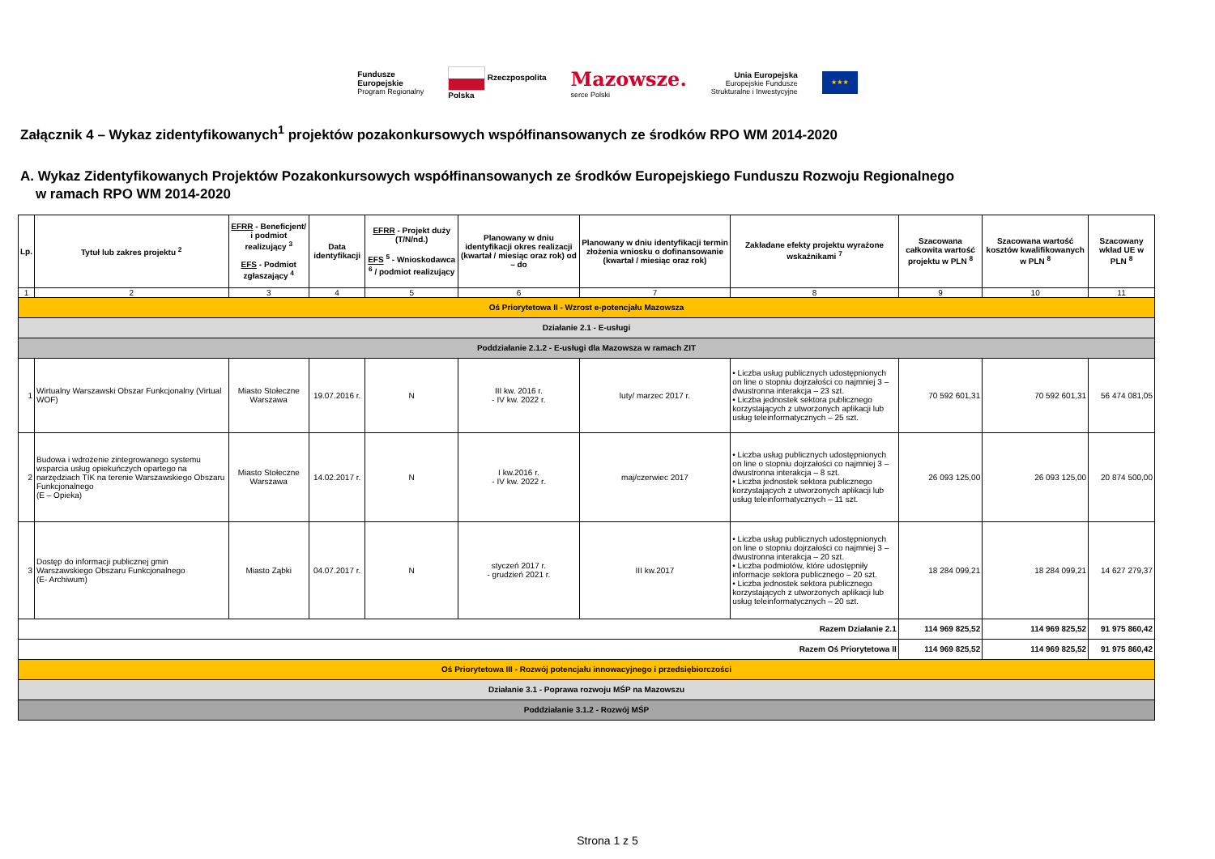Fundusze
Europejskie
Program Regionalny
Rzeczpospolita
Polska
Mazowsze.
serce Polski
Unia Europejska
Europejskie Fundusze
Strukturalne i Inwestycyjne
★★★
Załącznik 4 – Wykaz zidentyfikowanych<sup>1</sup> projektów pozakonkursowych współfinansowanych ze środków RPO WM 2014-2020
A. Wykaz Zidentyfikowanych Projektów Pozakonkursowych współfinansowanych ze środków Europejskiego Funduszu Rozwoju Regionalnego
w ramach RPO WM 2014-2020
| Lp. | Tytuł lub zakres projektu <sup>2</sup> | EFRR - Beneficjent/ i podmiot realizujący <sup>3</sup> EFS - Podmiot zgłaszający <sup>4</sup> | Data identyfikacji | EFRR - Projekt duży (T/N/nd.) EFS <sup>5</sup> - Wnioskodawca <sup>6</sup> / podmiot realizujący | Planowany w dniu identyfikacji okres realizacji (kwartał / miesiąc oraz rok) od – do | Planowany w dniu identyfikacji termin złożenia wniosku o dofinansowanie (kwartał / miesiąc oraz rok) | Zakładane efekty projektu wyrażone wskaźnikami <sup>7</sup> | Szacowana całkowita wartość projektu w PLN <sup>8</sup> | Szacowana wartość kosztów kwalifikowanych w PLN <sup>8</sup> | Szacowany wkład UE w PLN <sup>8</sup> |
| --- | --- | --- | --- | --- | --- | --- | --- | --- | --- | --- |
| 1 | 2 | 3 | 4 | 5 | 6 | 7 | 8 | 9 | 10 | 11 |
| Oś Priorytetowa II - Wzrost e-potencjału Mazowsza | | | | | | | | | | |
| Działanie 2.1 - E-usługi | | | | | | | | | | |
| Poddziałanie 2.1.2 - E-usługi dla Mazowsza w ramach ZIT | | | | | | | | | | |
| 1 | Wirtualny Warszawski Obszar Funkcjonalny (Virtual WOF) | Miasto Stołeczne Warszawa | 19.07.2016 r. | N | III kw. 2016 r. - IV kw. 2022 r. | luty/ marzec 2017 r. | • Liczba usług publicznych udostępnionych on line o stopniu dojrzałości co najmniej 3 – dwustronna interakcja – 23 szt. • Liczba jednostek sektora publicznego korzystających z utworzonych aplikacji lub usług teleinformatycznych – 25 szt. | 70 592 601,31 | 70 592 601,31 | 56 474 081,05 |
| 2 | Budowa i wdrożenie zintegrowanego systemu wsparcia usług opiekuńczych opartego na narzędziach TIK na terenie Warszawskiego Obszaru Funkcjonalnego (E – Opieka) | Miasto Stołeczne Warszawa | 14.02.2017 r. | N | I kw.2016 r. - IV kw. 2022 r. | maj/czerwiec 2017 | • Liczba usług publicznych udostępnionych on line o stopniu dojrzałości co najmniej 3 – dwustronna interakcja – 8 szt. • Liczba jednostek sektora publicznego korzystających z utworzonych aplikacji lub usług teleinformatycznych – 11 szt. | 26 093 125,00 | 26 093 125,00 | 20 874 500,00 |
| 3 | Dostęp do informacji publicznej gmin Warszawskiego Obszaru Funkcjonalnego (E- Archiwum) | Miasto Ząbki | 04.07.2017 r. | N | styczeń 2017 r. - grudzień 2021 r. | III kw.2017 | • Liczba usług publicznych udostępnionych on line o stopniu dojrzałości co najmniej 3 – dwustronna interakcja – 20 szt. • Liczba podmiotów, które udostępniły informacje sektora publicznego – 20 szt. • Liczba jednostek sektora publicznego korzystających z utworzonych aplikacji lub usług teleinformatycznych – 20 szt. | 18 284 099,21 | 18 284 099,21 | 14 627 279,37 |
| Razem Działanie 2.1 | | | | | | | | 114 969 825,52 | 114 969 825,52 | 91 975 860,42 |
| Razem Oś Priorytetowa II | | | | | | | | 114 969 825,52 | 114 969 825,52 | 91 975 860,42 |
| Oś Priorytetowa III - Rozwój potencjału innowacyjnego i przedsiębiorczości | | | | | | | | | | |
| Działanie 3.1 - Poprawa rozwoju MŚP na Mazowszu | | | | | | | | | | |
| Poddziałanie 3.1.2 - Rozwój MŚP | | | | | | | | | | |
Strona 1 z 5